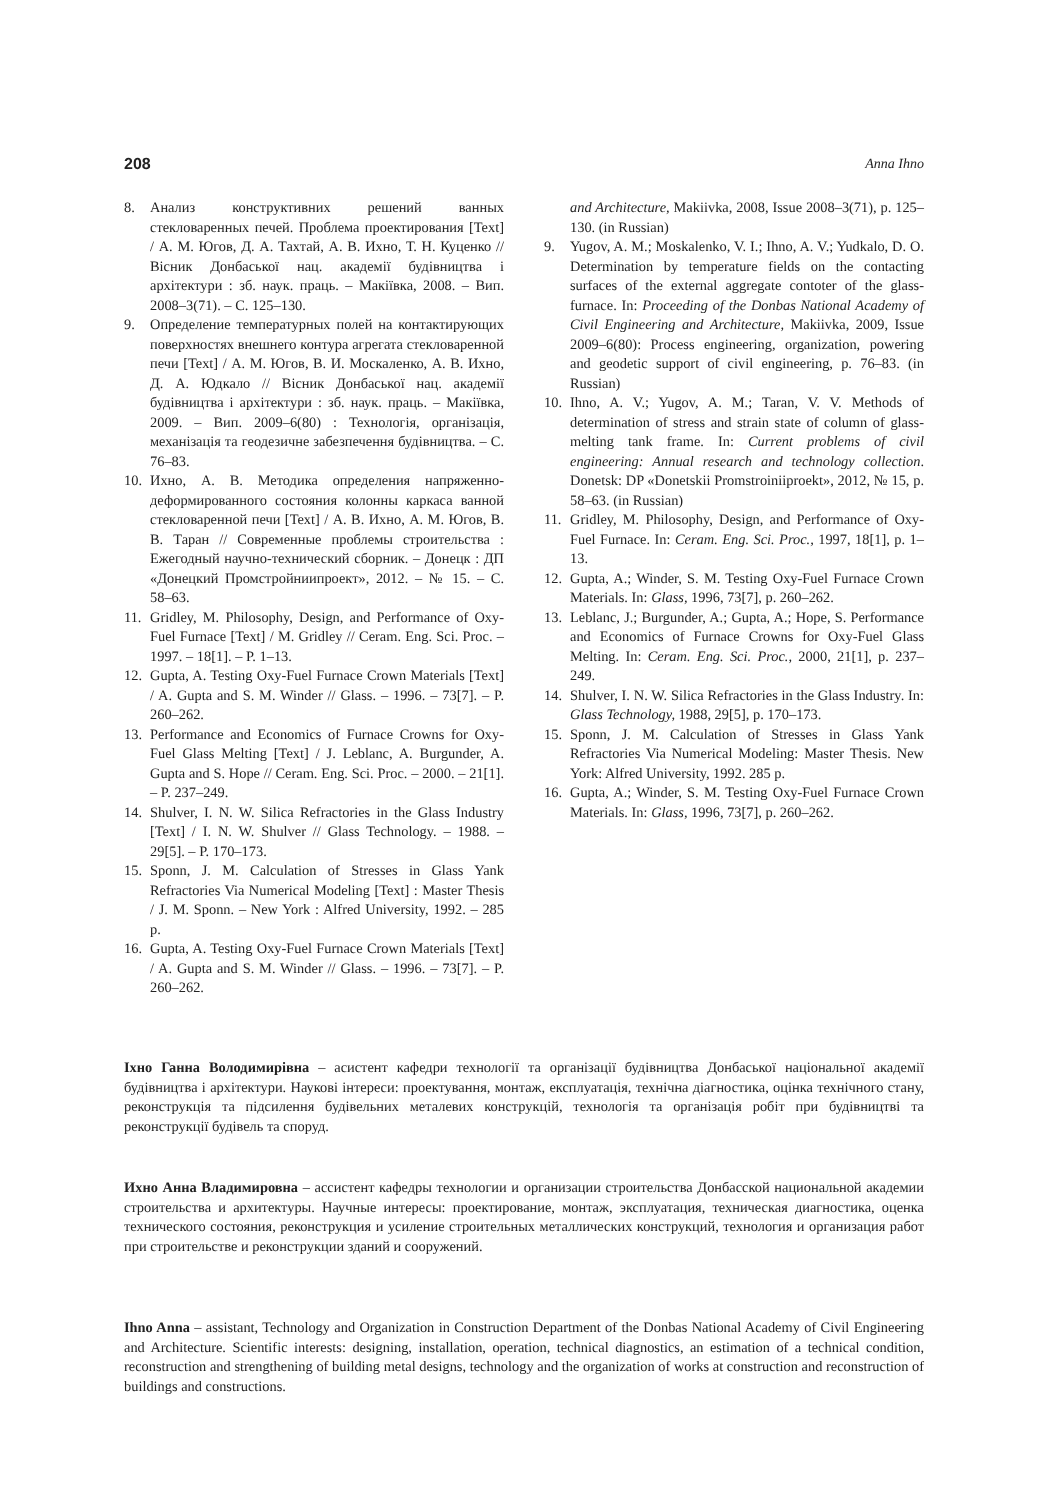208 Anna Ihno
8. Анализ конструктивних решений ванных стекловаренных печей. Проблема проектирования [Text] / А. М. Югов, Д. А. Тахтай, А. В. Ихно, Т. Н. Куценко // Вісник Донбаської нац. академії будівництва і архітектури : зб. наук. праць. – Макіївка, 2008. – Вип. 2008–3(71). – С. 125–130.
9. Определение температурных полей на контактирующих поверхностях внешнего контура агрегата стекловаренной печи [Text] / А. М. Югов, В. И. Москаленко, А. В. Ихно, Д. А. Юдкало // Вісник Донбаської нац. академії будівництва і архітектури : зб. наук. праць. – Макіївка, 2009. – Вип. 2009–6(80) : Технологія, організація, механізація та геодезичне забезпечення будівництва. – С. 76–83.
10. Ихно, А. В. Методика определения напряженно-деформированного состояния колонны каркаса ванной стекловаренной печи [Text] / А. В. Ихно, А. М. Югов, В. В. Таран // Современные проблемы строительства : Ежегодный научно-технический сборник. – Донецк : ДП «Донецкий Промстройниипроект», 2012. – № 15. – С. 58–63.
11. Gridley, M. Philosophy, Design, and Performance of Oxy-Fuel Furnace [Text] / M. Gridley // Ceram. Eng. Sci. Proc. – 1997. – 18[1]. – P. 1–13.
12. Gupta, A. Testing Oxy-Fuel Furnace Crown Materials [Text] / A. Gupta and S. M. Winder // Glass. – 1996. – 73[7]. – P. 260–262.
13. Performance and Economics of Furnace Crowns for Oxy-Fuel Glass Melting [Text] / J. Leblanc, A. Burgunder, A. Gupta and S. Hope // Ceram. Eng. Sci. Proc. – 2000. – 21[1]. – P. 237–249.
14. Shulver, I. N. W. Silica Refractories in the Glass Industry [Text] / I. N. W. Shulver // Glass Technology. – 1988. – 29[5]. – P. 170–173.
15. Sponn, J. M. Calculation of Stresses in Glass Yank Refractories Via Numerical Modeling [Text] : Master Thesis / J. M. Sponn. – New York : Alfred University, 1992. – 285 p.
16. Gupta, A. Testing Oxy-Fuel Furnace Crown Materials [Text] / A. Gupta and S. M. Winder // Glass. – 1996. – 73[7]. – P. 260–262.
and Architecture, Makiivka, 2008, Issue 2008–3(71), p. 125–130. (in Russian)
9. Yugov, A. M.; Moskalenko, V. I.; Ihno, A. V.; Yudkalo, D. O. Determination by temperature fields on the contacting surfaces of the external aggregate contoter of the glass-furnace. In: Proceeding of the Donbas National Academy of Civil Engineering and Architecture, Makiivka, 2009, Issue 2009–6(80): Process engineering, organization, powering and geodetic support of civil engineering, p. 76–83. (in Russian)
10. Ihno, A. V.; Yugov, A. M.; Taran, V. V. Methods of determination of stress and strain state of column of glass-melting tank frame. In: Current problems of civil engineering: Annual research and technology collection. Donetsk: DP «Donetskii Promstroiniiproekt», 2012, № 15, p. 58–63. (in Russian)
11. Gridley, M. Philosophy, Design, and Performance of Oxy-Fuel Furnace. In: Ceram. Eng. Sci. Proc., 1997, 18[1], p. 1–13.
12. Gupta, A.; Winder, S. M. Testing Oxy-Fuel Furnace Crown Materials. In: Glass, 1996, 73[7], p. 260–262.
13. Leblanc, J.; Burgunder, A.; Gupta, A.; Hope, S. Performance and Economics of Furnace Crowns for Oxy-Fuel Glass Melting. In: Ceram. Eng. Sci. Proc., 2000, 21[1], p. 237–249.
14. Shulver, I. N. W. Silica Refractories in the Glass Industry. In: Glass Technology, 1988, 29[5], p. 170–173.
15. Sponn, J. M. Calculation of Stresses in Glass Yank Refractories Via Numerical Modeling: Master Thesis. New York: Alfred University, 1992. 285 p.
16. Gupta, A.; Winder, S. M. Testing Oxy-Fuel Furnace Crown Materials. In: Glass, 1996, 73[7], p. 260–262.
Іхно Ганна Володимирівна – асистент кафедри технології та організації будівництва Донбаської національної академії будівництва і архітектури. Наукові інтереси: проектування, монтаж, експлуатація, технічна діагностика, оцінка технічного стану, реконструкція та підсилення будівельних металевих конструкцій, технологія та організація робіт при будівництві та реконструкції будівель та споруд.
Ихно Анна Владимировна – ассистент кафедры технологии и организации строительства Донбасской национальной академии строительства и архитектуры. Научные интересы: проектирование, монтаж, эксплуатация, техническая диагностика, оценка технического состояния, реконструкция и усиление строительных металлических конструкций, технология и организация работ при строительстве и реконструкции зданий и сооружений.
Ihno Anna – assistant, Technology and Organization in Construction Department of the Donbas National Academy of Civil Engineering and Architecture. Scientific interests: designing, installation, operation, technical diagnostics, an estimation of a technical condition, reconstruction and strengthening of building metal designs, technology and the organization of works at construction and reconstruction of buildings and constructions.